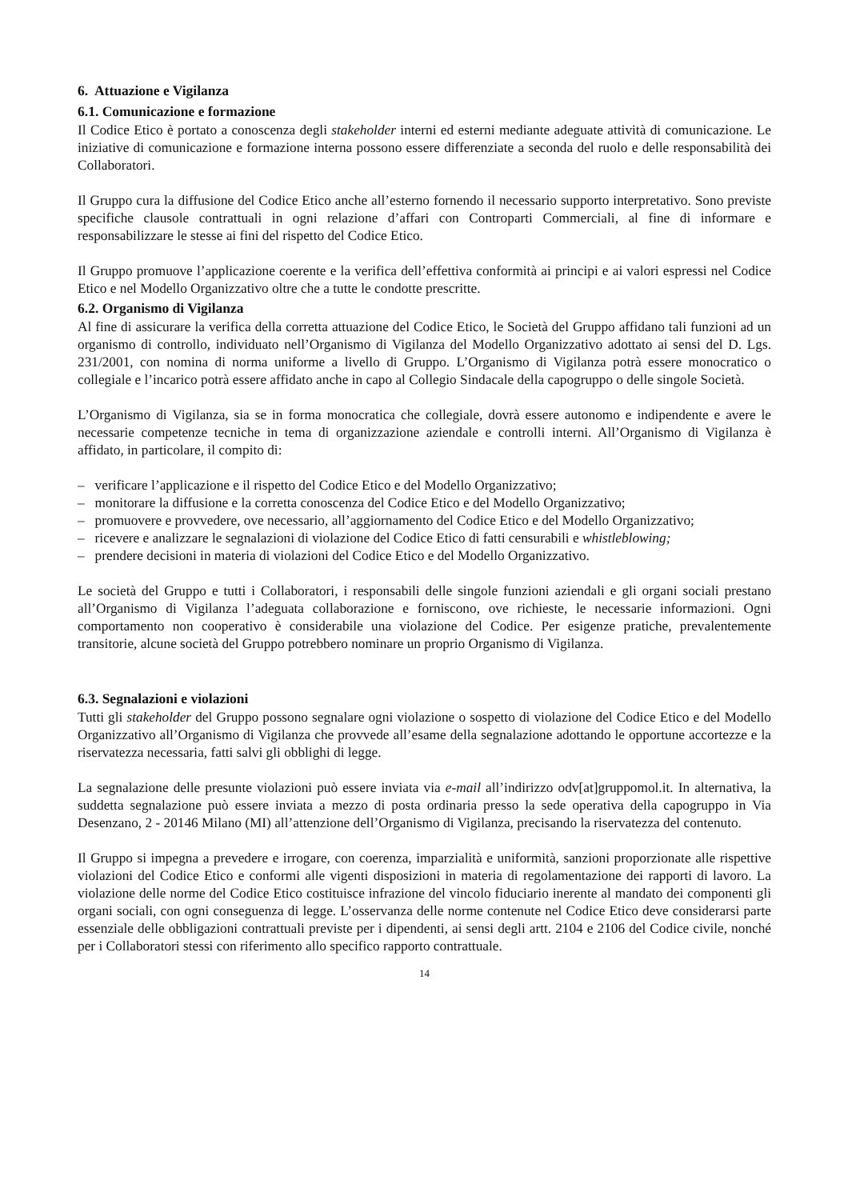6. Attuazione e Vigilanza
6.1. Comunicazione e formazione
Il Codice Etico è portato a conoscenza degli stakeholder interni ed esterni mediante adeguate attività di comunicazione. Le iniziative di comunicazione e formazione interna possono essere differenziate a seconda del ruolo e delle responsabilità dei Collaboratori.
Il Gruppo cura la diffusione del Codice Etico anche all’esterno fornendo il necessario supporto interpretativo. Sono previste specifiche clausole contrattuali in ogni relazione d’affari con Controparti Commerciali, al fine di informare e responsabilizzare le stesse ai fini del rispetto del Codice Etico.
Il Gruppo promuove l’applicazione coerente e la verifica dell’effettiva conformità ai principi e ai valori espressi nel Codice Etico e nel Modello Organizzativo oltre che a tutte le condotte prescritte.
6.2. Organismo di Vigilanza
Al fine di assicurare la verifica della corretta attuazione del Codice Etico, le Società del Gruppo affidano tali funzioni ad un organismo di controllo, individuato nell’Organismo di Vigilanza del Modello Organizzativo adottato ai sensi del D. Lgs. 231/2001, con nomina di norma uniforme a livello di Gruppo. L’Organismo di Vigilanza potrà essere monocratico o collegiale e l’incarico potrà essere affidato anche in capo al Collegio Sindacale della capogruppo o delle singole Società.
L’Organismo di Vigilanza, sia se in forma monocratica che collegiale, dovrà essere autonomo e indipendente e avere le necessarie competenze tecniche in tema di organizzazione aziendale e controlli interni. All’Organismo di Vigilanza è affidato, in particolare, il compito di:
– verificare l’applicazione e il rispetto del Codice Etico e del Modello Organizzativo;
– monitorare la diffusione e la corretta conoscenza del Codice Etico e del Modello Organizzativo;
– promuovere e provvedere, ove necessario, all’aggiornamento del Codice Etico e del Modello Organizzativo;
– ricevere e analizzare le segnalazioni di violazione del Codice Etico di fatti censurabili e whistleblowing;
– prendere decisioni in materia di violazioni del Codice Etico e del Modello Organizzativo.
Le società del Gruppo e tutti i Collaboratori, i responsabili delle singole funzioni aziendali e gli organi sociali prestano all’Organismo di Vigilanza l’adeguata collaborazione e forniscono, ove richieste, le necessarie informazioni. Ogni comportamento non cooperativo è considerabile una violazione del Codice. Per esigenze pratiche, prevalentemente transitorie, alcune società del Gruppo potrebbero nominare un proprio Organismo di Vigilanza.
6.3. Segnalazioni e violazioni
Tutti gli stakeholder del Gruppo possono segnalare ogni violazione o sospetto di violazione del Codice Etico e del Modello Organizzativo all’Organismo di Vigilanza che provvede all’esame della segnalazione adottando le opportune accortezze e la riservatezza necessaria, fatti salvi gli obblighi di legge.
La segnalazione delle presunte violazioni può essere inviata via e-mail all’indirizzo odv[at]gruppomol.it. In alternativa, la suddetta segnalazione può essere inviata a mezzo di posta ordinaria presso la sede operativa della capogruppo in Via Desenzano, 2 - 20146 Milano (MI) all’attenzione dell’Organismo di Vigilanza, precisando la riservatezza del contenuto.
Il Gruppo si impegna a prevedere e irrogare, con coerenza, imparzialità e uniformità, sanzioni proporzionate alle rispettive violazioni del Codice Etico e conformi alle vigenti disposizioni in materia di regolamentazione dei rapporti di lavoro. La violazione delle norme del Codice Etico costituisce infrazione del vincolo fiduciario inerente al mandato dei componenti gli organi sociali, con ogni conseguenza di legge. L’osservanza delle norme contenute nel Codice Etico deve considerarsi parte essenziale delle obbligazioni contrattuali previste per i dipendenti, ai sensi degli artt. 2104 e 2106 del Codice civile, nonché per i Collaboratori stessi con riferimento allo specifico rapporto contrattuale.
14